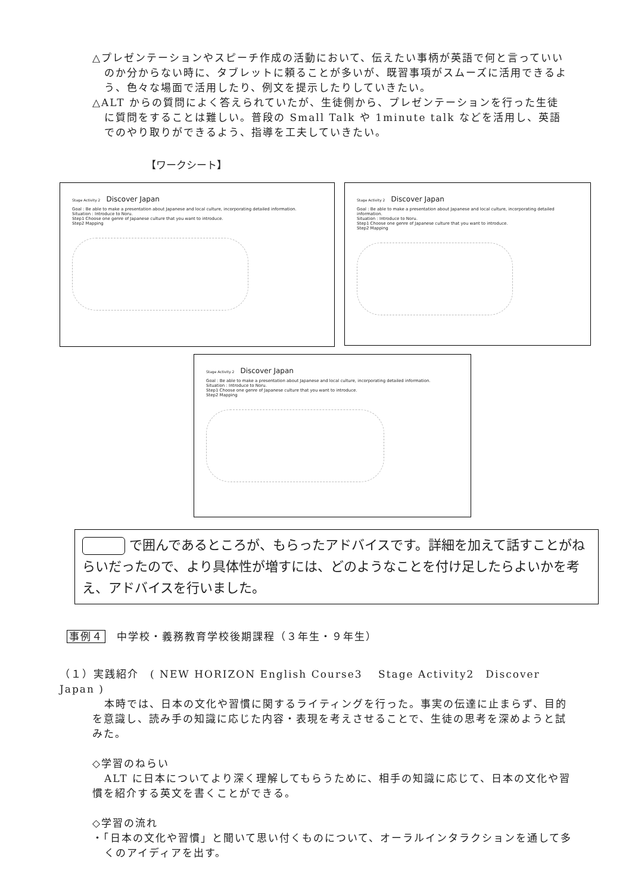△プレゼンテーションやスピーチ作成の活動において、伝えたい事柄が英語で何と言っていいのか分からない時に、タブレットに頼ることが多いが、既習事項がスムーズに活用できるよう、色々な場面で活用したり、例文を提示したりしていきたい。
△ALT からの質問によく答えられていたが、生徒側から、プレゼンテーションを行った生徒に質問をすることは難しい。普段の Small Talk や 1minute talk などを活用し、英語でのやり取りができるよう、指導を工夫していきたい。
【ワークシート】
Stage Activity 2 Discover Japan
Goal : Be able to make a presentation about Japanese and local culture, incorporating detailed information.
Situation : Introduce to Noru.
Step1 Choose one genre of Japanese culture that you want to introduce.
Step2 Mapping
Stage Activity 2 Discover Japan
Goal : Be able to make a presentation about Japanese and local culture, incorporating detailed information.
Situation : Introduce to Noru.
Step1 Choose one genre of Japanese culture that you want to introduce.
Step2 Mapping
Stage Activity 2 Discover Japan
Goal : Be able to make a presentation about Japanese and local culture, incorporating detailed information.
Situation : Introduce to Noru.
Step1 Choose one genre of Japanese culture that you want to introduce.
Step2 Mapping
で囲んであるところが、もらったアドバイスです。詳細を加えて話すことがねらいだったので、より具体性が増すには、どのようなことを付け足したらよいかを考え、アドバイスを行いました。
事例４　中学校・義務教育学校後期課程（３年生・９年生）
（１）実践紹介　( NEW HORIZON English Course3　 Stage Activity2　Discover Japan )
本時では、日本の文化や習慣に関するライティングを行った。事実の伝達に止まらず、目的を意識し、読み手の知識に応じた内容・表現を考えさせることで、生徒の思考を深めようと試みた。
◇学習のねらい
ALT に日本についてより深く理解してもらうために、相手の知識に応じて、日本の文化や習慣を紹介する英文を書くことができる。
◇学習の流れ
・「日本の文化や習慣」と聞いて思い付くものについて、オーラルインタラクションを通して多くのアイディアを出す。